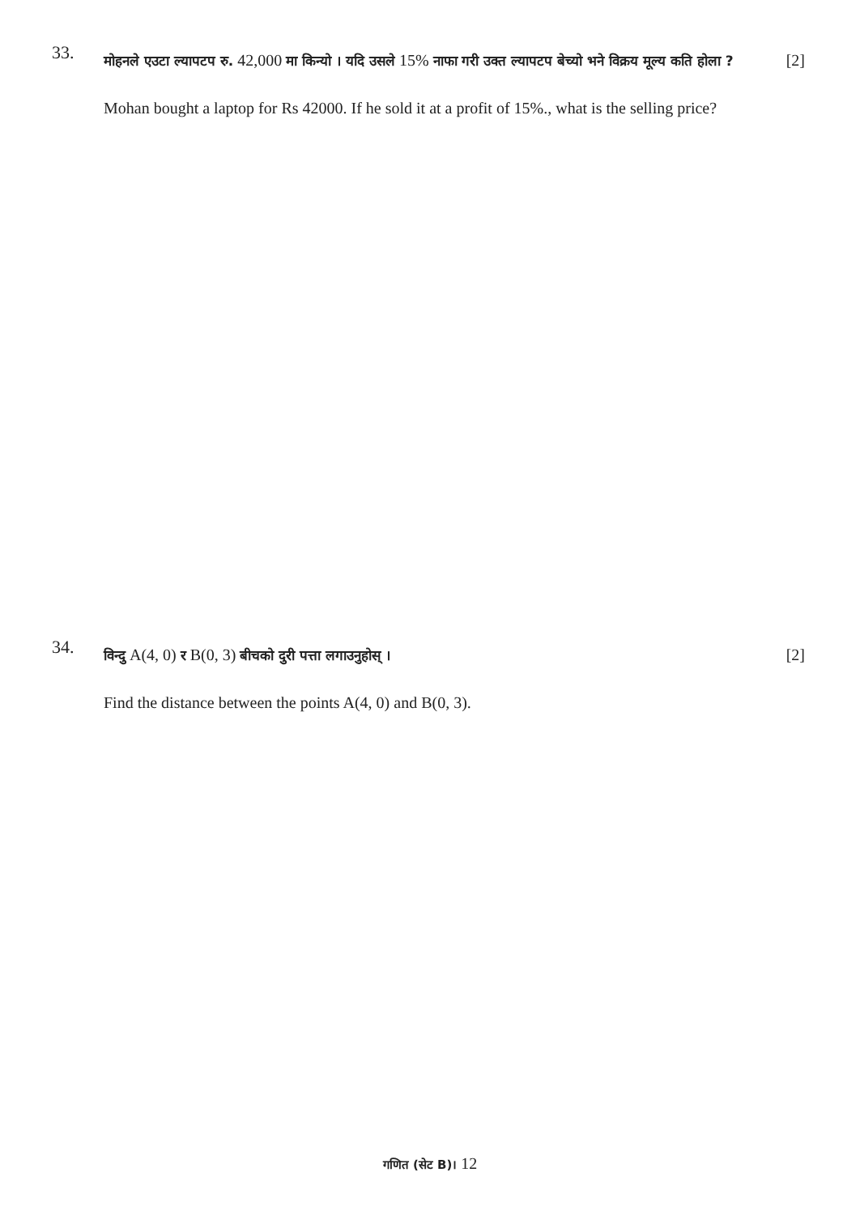33.
मोहनले एउटा ल्यापटप रु. 42,000 मा किन्यो । यदि उसले 15% नाफा गरी उक्त ल्यापटप बेच्यो भने विक्रय मूल्य कति होला ? [2]
Mohan bought a laptop for Rs 42000. If he sold it at a profit of 15%., what is the selling price?
34.
विन्दु A(4, 0) र B(0, 3) बीचको दुरी पत्ता लगाउनुहोस् । [2]
Find the distance between the points A(4, 0) and B(0, 3).
गणित (सेट B)। 12